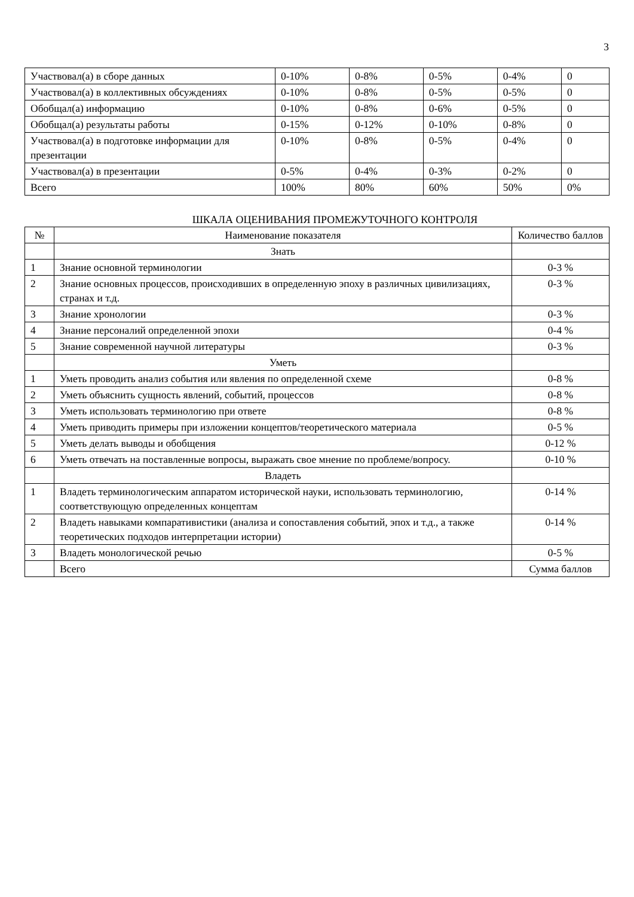3
| Участвовал(а) в сборе данных | 0-10% | 0-8% | 0-5% | 0-4% | 0 |
| Участвовал(а) в коллективных обсуждениях | 0-10% | 0-8% | 0-5% | 0-5% | 0 |
| Обобщал(а) информацию | 0-10% | 0-8% | 0-6% | 0-5% | 0 |
| Обобщал(а) результаты работы | 0-15% | 0-12% | 0-10% | 0-8% | 0 |
| Участвовал(а) в подготовке информации для презентации | 0-10% | 0-8% | 0-5% | 0-4% | 0 |
| Участвовал(а) в презентации | 0-5% | 0-4% | 0-3% | 0-2% | 0 |
| Всего | 100% | 80% | 60% | 50% | 0% |
ШКАЛА ОЦЕНИВАНИЯ ПРОМЕЖУТОЧНОГО КОНТРОЛЯ
| № | Наименование показателя | Количество баллов |
| | Знать | |
| 1 | Знание основной терминологии | 0-3 % |
| 2 | Знание основных процессов, происходивших в определенную эпоху в различных цивилизациях, странах и т.д. | 0-3 % |
| 3 | Знание хронологии | 0-3 % |
| 4 | Знание персоналий определенной эпохи | 0-4 % |
| 5 | Знание современной научной литературы | 0-3 % |
| | Уметь | |
| 1 | Уметь проводить анализ события или явления по определенной схеме | 0-8 % |
| 2 | Уметь объяснить сущность явлений, событий, процессов | 0-8 % |
| 3 | Уметь использовать терминологию при ответе | 0-8 % |
| 4 | Уметь приводить примеры при изложении концептов/теоретического материала | 0-5 % |
| 5 | Уметь делать выводы и обобщения | 0-12 % |
| 6 | Уметь отвечать на поставленные вопросы, выражать свое мнение по проблеме/вопросу. | 0-10 % |
| | Владеть | |
| 1 | Владеть терминологическим аппаратом исторической науки, использовать терминологию, соответствующую определенных концептам | 0-14 % |
| 2 | Владеть навыками компаративистики (анализа и сопоставления событий, эпох и т.д., а также теоретических подходов интерпретации истории) | 0-14 % |
| 3 | Владеть монологической речью | 0-5 % |
| | Всего | Сумма баллов |